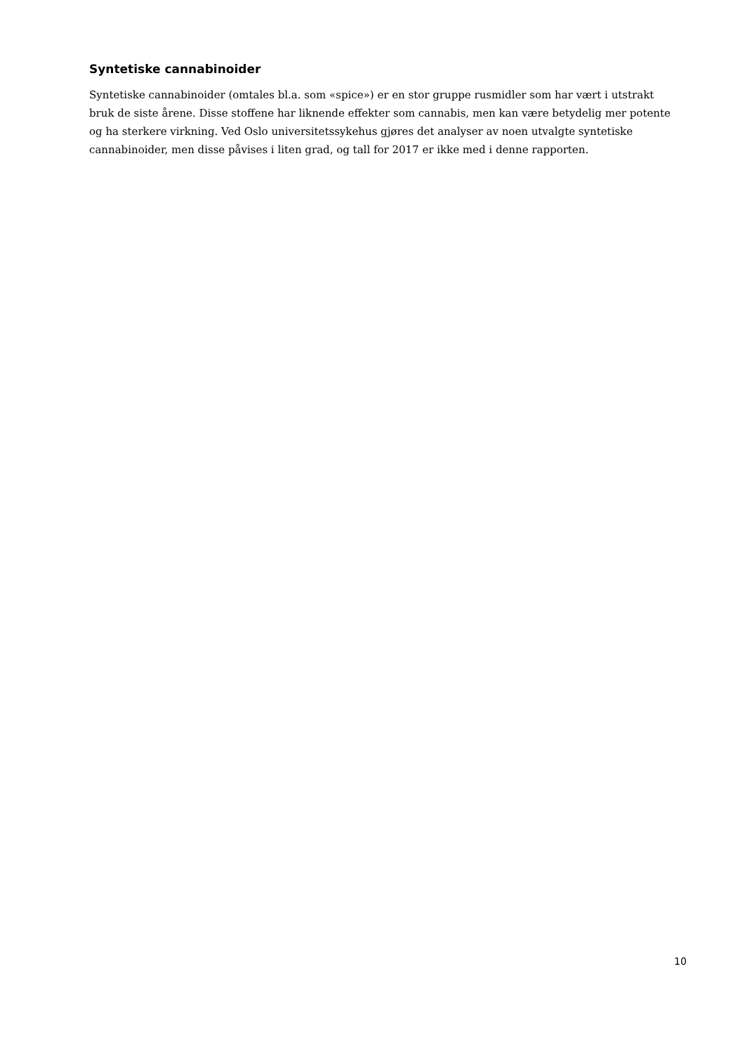Syntetiske cannabinoider
Syntetiske cannabinoider (omtales bl.a. som «spice») er en stor gruppe rusmidler som har vært i utstrakt bruk de siste årene. Disse stoffene har liknende effekter som cannabis, men kan være betydelig mer potente og ha sterkere virkning. Ved Oslo universitetssykehus gjøres det analyser av noen utvalgte syntetiske cannabinoider, men disse påvises i liten grad, og tall for 2017 er ikke med i denne rapporten.
10